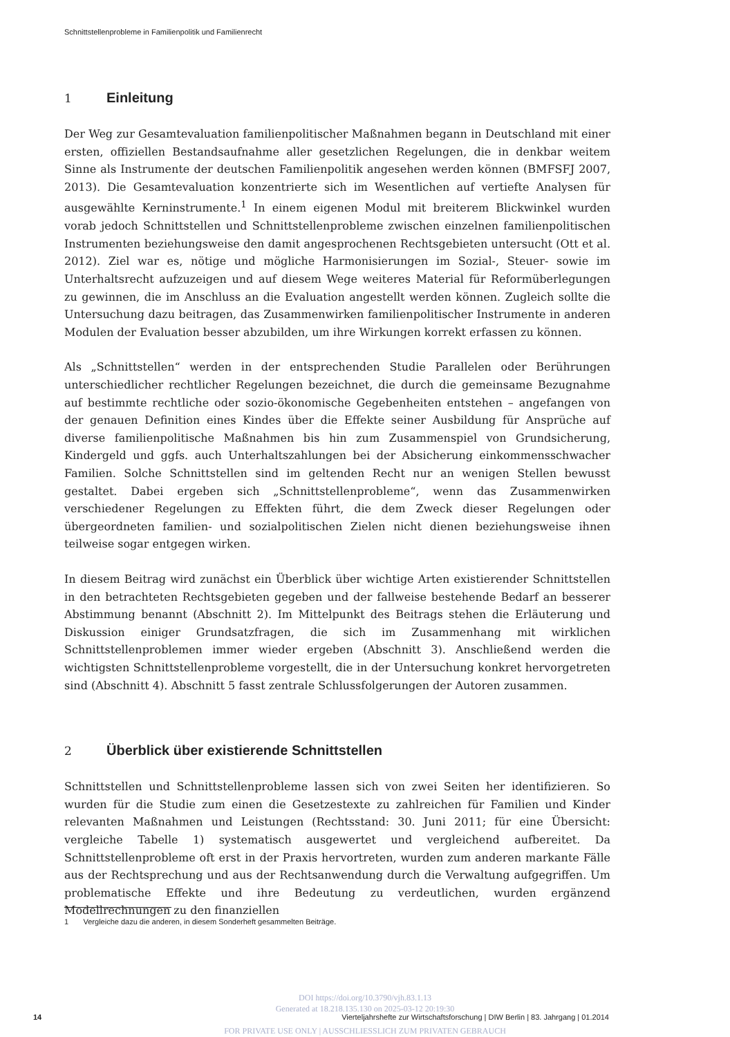Schnittstellenprobleme in Familienpolitik und Familienrecht
1 Einleitung
Der Weg zur Gesamtevaluation familienpolitischer Maßnahmen begann in Deutschland mit einer ersten, offiziellen Bestandsaufnahme aller gesetzlichen Regelungen, die in denkbar weitem Sinne als Instrumente der deutschen Familienpolitik angesehen werden können (BMFSFJ 2007, 2013). Die Gesamtevaluation konzentrierte sich im Wesentlichen auf vertiefte Analysen für ausgewählte Kerninstrumente.<sup>1</sup> In einem eigenen Modul mit breiterem Blickwinkel wurden vorab jedoch Schnittstellen und Schnittstellenprobleme zwischen einzelnen familienpolitischen Instrumenten beziehungsweise den damit angesprochenen Rechtsgebieten untersucht (Ott et al. 2012). Ziel war es, nötige und mögliche Harmonisierungen im Sozial-, Steuer- sowie im Unterhaltsrecht aufzuzeigen und auf diesem Wege weiteres Material für Reformüberlegungen zu gewinnen, die im Anschluss an die Evaluation angestellt werden können. Zugleich sollte die Untersuchung dazu beitragen, das Zusammenwirken familienpolitischer Instrumente in anderen Modulen der Evaluation besser abzubilden, um ihre Wirkungen korrekt erfassen zu können.
Als „Schnittstellen“ werden in der entsprechenden Studie Parallelen oder Berührungen unterschiedlicher rechtlicher Regelungen bezeichnet, die durch die gemeinsame Bezugnahme auf bestimmte rechtliche oder sozio-ökonomische Gegebenheiten entstehen – angefangen von der genauen Definition eines Kindes über die Effekte seiner Ausbildung für Ansprüche auf diverse familienpolitische Maßnahmen bis hin zum Zusammenspiel von Grundsicherung, Kindergeld und ggfs. auch Unterhaltszahlungen bei der Absicherung einkommensschwacher Familien. Solche Schnittstellen sind im geltenden Recht nur an wenigen Stellen bewusst gestaltet. Dabei ergeben sich „Schnittstellenprobleme“, wenn das Zusammenwirken verschiedener Regelungen zu Effekten führt, die dem Zweck dieser Regelungen oder übergeordneten familien- und sozialpolitischen Zielen nicht dienen beziehungsweise ihnen teilweise sogar entgegen wirken.
In diesem Beitrag wird zunächst ein Überblick über wichtige Arten existierender Schnittstellen in den betrachteten Rechtsgebieten gegeben und der fallweise bestehende Bedarf an besserer Abstimmung benannt (Abschnitt 2). Im Mittelpunkt des Beitrags stehen die Erläuterung und Diskussion einiger Grundsatzfragen, die sich im Zusammenhang mit wirklichen Schnittstellenproblemen immer wieder ergeben (Abschnitt 3). Anschließend werden die wichtigsten Schnittstellenprobleme vorgestellt, die in der Untersuchung konkret hervorgetreten sind (Abschnitt 4). Abschnitt 5 fasst zentrale Schlussfolgerungen der Autoren zusammen.
2 Überblick über existierende Schnittstellen
Schnittstellen und Schnittstellenprobleme lassen sich von zwei Seiten her identifizieren. So wurden für die Studie zum einen die Gesetzestexte zu zahlreichen für Familien und Kinder relevanten Maßnahmen und Leistungen (Rechtsstand: 30. Juni 2011; für eine Übersicht: vergleiche Tabelle 1) systematisch ausgewertet und vergleichend aufbereitet. Da Schnittstellenprobleme oft erst in der Praxis hervortreten, wurden zum anderen markante Fälle aus der Rechtsprechung und aus der Rechtsanwendung durch die Verwaltung aufgegriffen. Um problematische Effekte und ihre Bedeutung zu verdeutlichen, wurden ergänzend Modellrechnungen zu den finanziellen
1 Vergleiche dazu die anderen, in diesem Sonderheft gesammelten Beiträge.
DOI https://doi.org/10.3790/vjh.83.1.13
Generated at 18.218.135.130 on 2025-03-12 20:19:30
FOR PRIVATE USE ONLY | AUSSCHLIESSLICH ZUM PRIVATEN GEBRAUCH
14 Vierteljahrshefte zur Wirtschaftsforschung | DIW Berlin | 83. Jahrgang | 01.2014